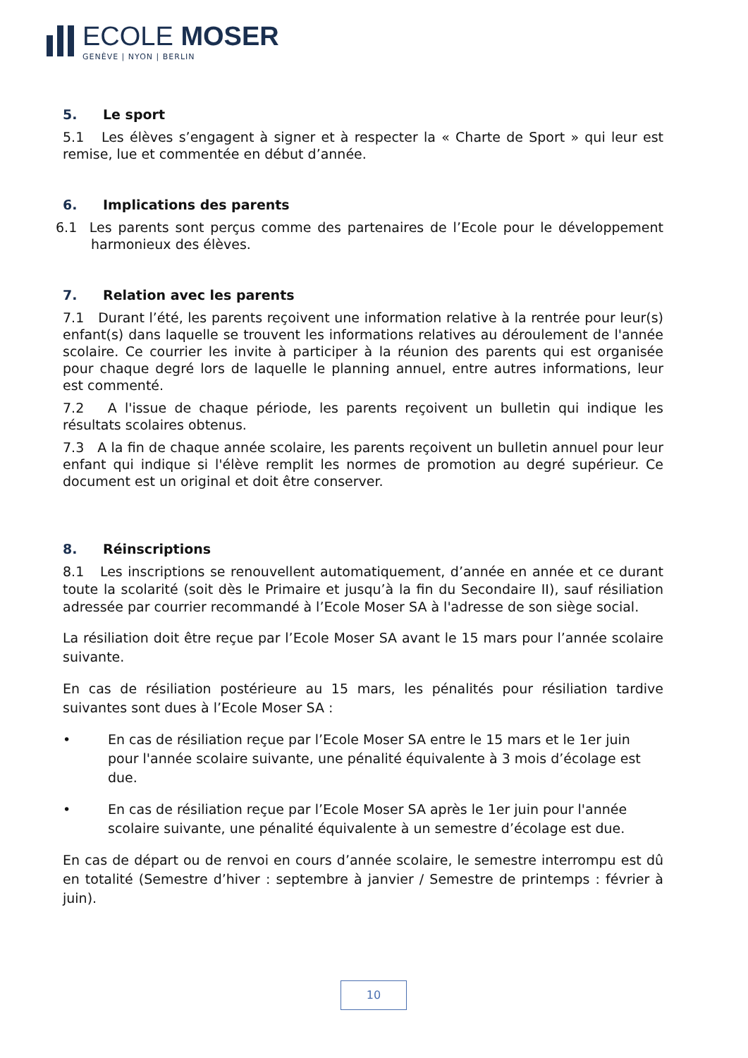ECOLE MOSER
GENÈVE | NYON | BERLIN
5. Le sport
5.1 Les élèves s’engagent à signer et à respecter la « Charte de Sport » qui leur est remise, lue et commentée en début d’année.
6. Implications des parents
6.1 Les parents sont perçus comme des partenaires de l’Ecole pour le développement harmonieux des élèves.
7. Relation avec les parents
7.1 Durant l’été, les parents reçoivent une information relative à la rentrée pour leur(s) enfant(s) dans laquelle se trouvent les informations relatives au déroulement de l'année scolaire. Ce courrier les invite à participer à la réunion des parents qui est organisée pour chaque degré lors de laquelle le planning annuel, entre autres informations, leur est commenté.
7.2 A l'issue de chaque période, les parents reçoivent un bulletin qui indique les résultats scolaires obtenus.
7.3 A la fin de chaque année scolaire, les parents reçoivent un bulletin annuel pour leur enfant qui indique si l'élève remplit les normes de promotion au degré supérieur. Ce document est un original et doit être conserver.
8. Réinscriptions
8.1 Les inscriptions se renouvellent automatiquement, d’année en année et ce durant toute la scolarité (soit dès le Primaire et jusqu’à la fin du Secondaire II), sauf résiliation adressée par courrier recommandé à l’Ecole Moser SA à l'adresse de son siège social.
La résiliation doit être reçue par l’Ecole Moser SA avant le 15 mars pour l’année scolaire suivante.
En cas de résiliation postérieure au 15 mars, les pénalités pour résiliation tardive suivantes sont dues à l’Ecole Moser SA :
• En cas de résiliation reçue par l’Ecole Moser SA entre le 15 mars et le 1er juin pour l'année scolaire suivante, une pénalité équivalente à 3 mois d’écolage est due.
• En cas de résiliation reçue par l’Ecole Moser SA après le 1er juin pour l'année scolaire suivante, une pénalité équivalente à un semestre d’écolage est due.
En cas de départ ou de renvoi en cours d’année scolaire, le semestre interrompu est dû en totalité (Semestre d’hiver : septembre à janvier / Semestre de printemps : février à juin).
10